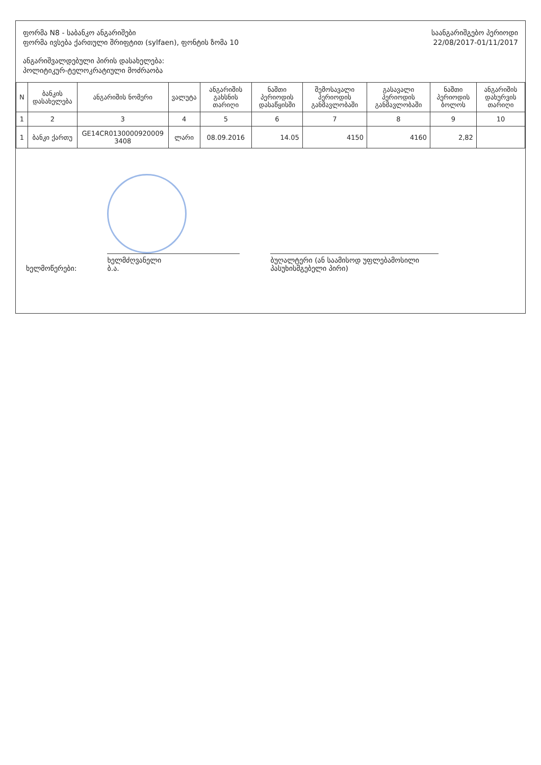ფორმა N8 - საბანკო ანგარიშები
ფორმა ივსება ქართული შრიფტით (sylfaen), ფონტის ზომა 10
ანგარიშვალდებული პირის დასახელება:
პოლიტიკურ-ტელოკრატიული მოძრაობა
საანგარიშგებო პერიოდი
22/08/2017-01/11/2017
| N | ბანკის დასახელება | ანგარიშის ნომერი | ვალუტა | ანგარიშის გახსნის თარიღი | ნაშთი პერიოდის დასაწყისში | შემოსავალი პერიოდის განმავლობაში | გასავალი პერიოდის განმავლობაში | ნაშთი პერიოდის ბოლოს | ანგარიშის დახურვის თარიღი |
| --- | --- | --- | --- | --- | --- | --- | --- | --- | --- |
| 1 | 2 | 3 | 4 | 5 | 6 | 7 | 8 | 9 | 10 |
| 1 | ბანკი ქართუ | GE14CR0130000920009 3408 | ლარი | 08.09.2016 | 14.05 | 4150 | 4160 | 2,82 | |
ხელმოწერები:
ხელმძღვანელი
ბ.ა.
ბუღალტერი (ან საამისოდ უფლებამოსილი
პასუხისმგებელი პირი)